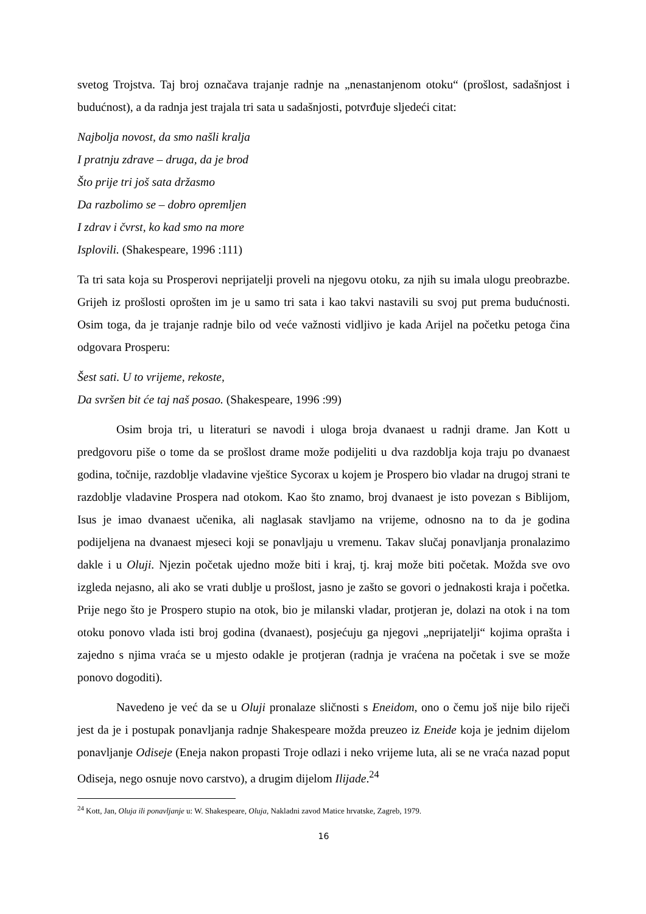svetog Trojstva. Taj broj označava trajanje radnje na „nenastanjenom otoku“ (prošlost, sadašnjost i budućnost), a da radnja jest trajala tri sata u sadašnjosti, potvrđuje sljedeći citat:
Najbolja novost, da smo našli kralja
I pratnju zdrave – druga, da je brod
Što prije tri još sata držasmo
Da razbolimo se – dobro opremljen
I zdrav i čvrst, ko kad smo na more
Isplovili. (Shakespeare, 1996 :111)
Ta tri sata koja su Prosperovi neprijatelji proveli na njegovu otoku, za njih su imala ulogu preobrazbe. Grijeh iz prošlosti oprošten im je u samo tri sata i kao takvi nastavili su svoj put prema budućnosti. Osim toga, da je trajanje radnje bilo od veće važnosti vidljivo je kada Arijel na početku petoga čina odgovara Prosperu:
Šest sati. U to vrijeme, rekoste,
Da svršen bit će taj naš posao. (Shakespeare, 1996 :99)
Osim broja tri, u literaturi se navodi i uloga broja dvanaest u radnji drame. Jan Kott u predgovoru piše o tome da se prošlost drame može podijeliti u dva razdoblja koja traju po dvanaest godina, točnije, razdoblje vladavine vještice Sycorax u kojem je Prospero bio vladar na drugoj strani te razdoblje vladavine Prospera nad otokom. Kao što znamo, broj dvanaest je isto povezan s Biblijom, Isus je imao dvanaest učenika, ali naglasak stavljamo na vrijeme, odnosno na to da je godina podijeljena na dvanaest mjeseci koji se ponavljaju u vremenu. Takav slučaj ponavljanja pronalazimo dakle i u Oluji. Njezin početak ujedno može biti i kraj, tj. kraj može biti početak. Možda sve ovo izgleda nejasno, ali ako se vrati dublje u prošlost, jasno je zašto se govori o jednakosti kraja i početka. Prije nego što je Prospero stupio na otok, bio je milanski vladar, protjeran je, dolazi na otok i na tom otoku ponovo vlada isti broj godina (dvanaest), posjećuju ga njegovi „neprijatelji“ kojima oprašta i zajedno s njima vraća se u mjesto odakle je protjeran (radnja je vraćena na početak i sve se može ponovo dogoditi).
Navedeno je već da se u Oluji pronalaze sličnosti s Eneidom, ono o čemu još nije bilo riječi jest da je i postupak ponavljanja radnje Shakespeare možda preuzeo iz Eneide koja je jednim dijelom ponavljanje Odiseje (Eneja nakon propasti Troje odlazi i neko vrijeme luta, ali se ne vraća nazad poput Odiseja, nego osnuje novo carstvo), a drugim dijelom Ilijade.<sup>24</sup>
<sup>24</sup> Kott, Jan, Oluja ili ponavljanje u: W. Shakespeare, Oluja, Nakladni zavod Matice hrvatske, Zagreb, 1979.
16